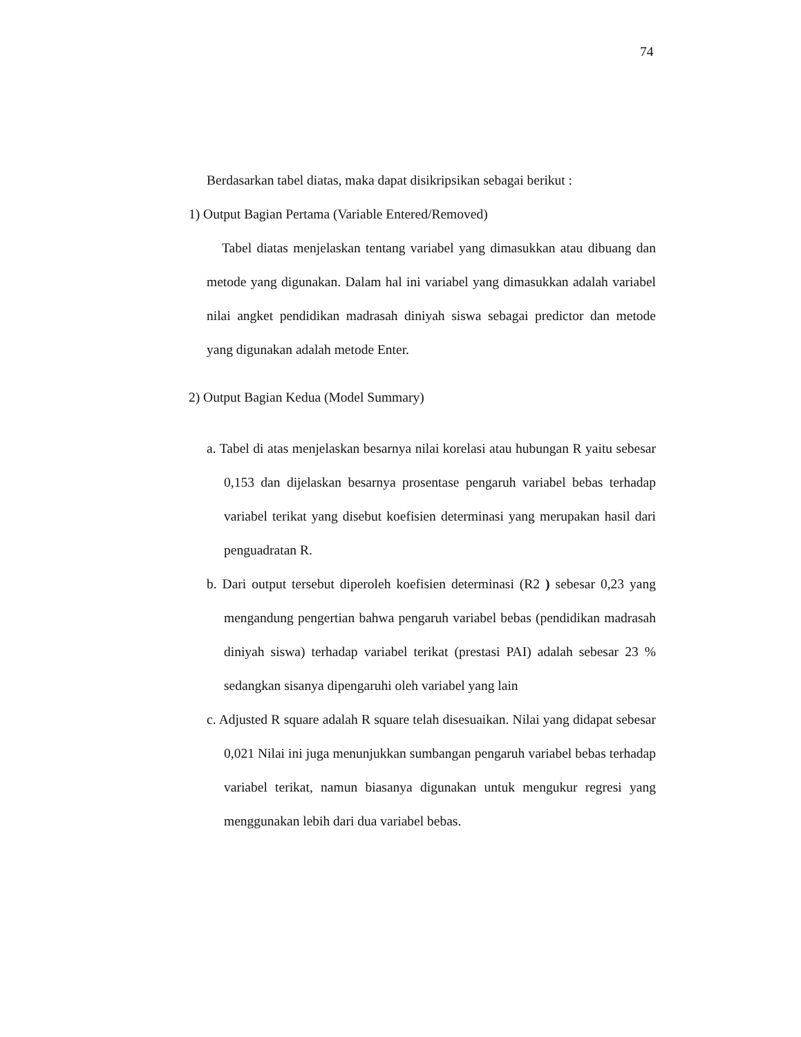74
Berdasarkan tabel diatas, maka dapat disikripsikan sebagai berikut :
1) Output Bagian Pertama (Variable Entered/Removed)
Tabel diatas menjelaskan tentang variabel yang dimasukkan atau dibuang dan metode yang digunakan. Dalam hal ini variabel yang dimasukkan adalah variabel nilai angket pendidikan madrasah diniyah siswa sebagai predictor dan metode yang digunakan adalah metode Enter.
2) Output Bagian Kedua (Model Summary)
a. Tabel di atas menjelaskan besarnya nilai korelasi atau hubungan R yaitu sebesar 0,153 dan dijelaskan besarnya prosentase pengaruh variabel bebas terhadap variabel terikat yang disebut koefisien determinasi yang merupakan hasil dari penguadratan R.
b. Dari output tersebut diperoleh koefisien determinasi (R2 ) sebesar 0,23 yang mengandung pengertian bahwa pengaruh variabel bebas (pendidikan madrasah diniyah siswa) terhadap variabel terikat (prestasi PAI) adalah sebesar 23 % sedangkan sisanya dipengaruhi oleh variabel yang lain
c. Adjusted R square adalah R square telah disesuaikan. Nilai yang didapat sebesar 0,021 Nilai ini juga menunjukkan sumbangan pengaruh variabel bebas terhadap variabel terikat, namun biasanya digunakan untuk mengukur regresi yang menggunakan lebih dari dua variabel bebas.